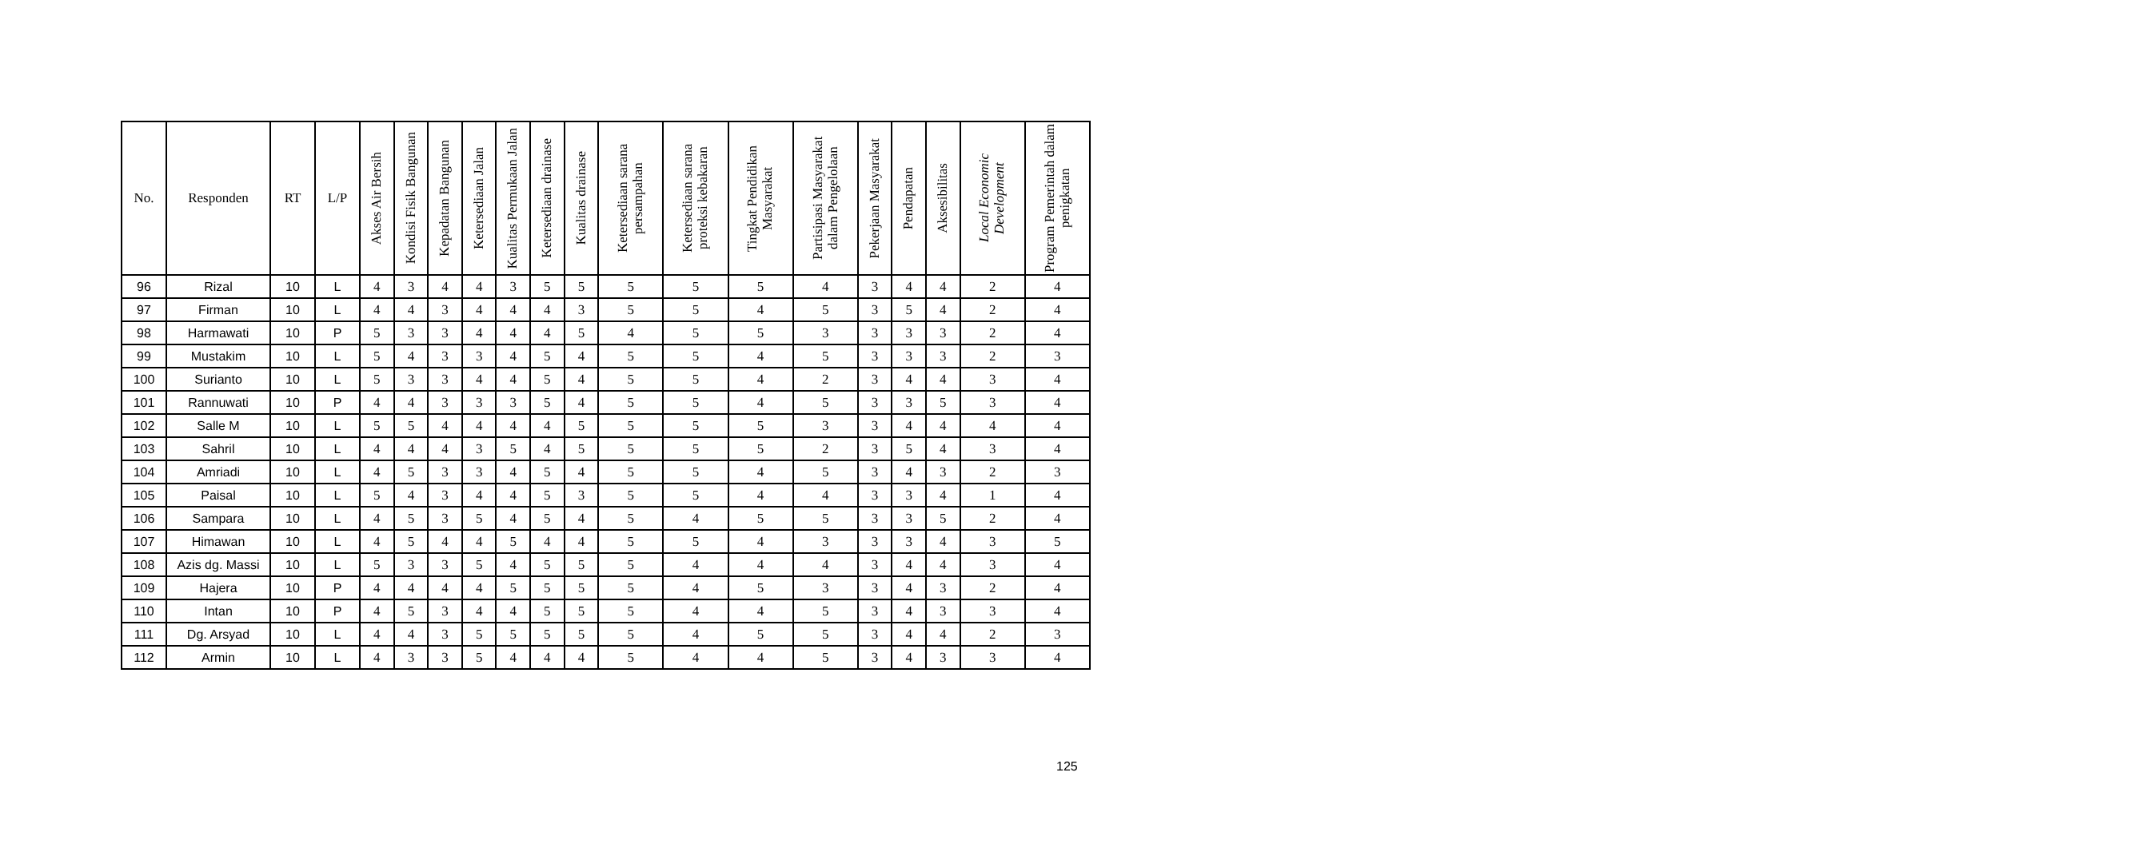| No. | Responden | RT | L/P | Akses Air Bersih | Kondisi Fisik Bangunan | Kepadatan Bangunan | Ketersediaan Jalan | Kualitas Permukaan Jalan | Ketersediaan drainase | Kualitas drainase | Ketersediaan sarana persampahan | Ketersediaan sarana proteksi kebakaran | Tingkat Pendidikan Masyarakat | Partisipasi Masyarakat dalam Pengelolaan | Pekerjaan Masyarakat | Pendapatan | Aksesibilitas | Local Economic Development | Program Pemerintah dalam penigkatan |
| --- | --- | --- | --- | --- | --- | --- | --- | --- | --- | --- | --- | --- | --- | --- | --- | --- | --- | --- | --- |
| 96 | Rizal | 10 | L | 4 | 3 | 4 | 4 | 3 | 5 | 5 | 5 | 5 | 5 | 4 | 3 | 4 | 4 | 2 | 4 |
| 97 | Firman | 10 | L | 4 | 4 | 3 | 4 | 4 | 4 | 3 | 5 | 5 | 4 | 5 | 3 | 5 | 4 | 2 | 4 |
| 98 | Harmawati | 10 | P | 5 | 3 | 3 | 4 | 4 | 4 | 5 | 4 | 5 | 5 | 3 | 3 | 3 | 3 | 2 | 4 |
| 99 | Mustakim | 10 | L | 5 | 4 | 3 | 3 | 4 | 5 | 4 | 5 | 5 | 4 | 5 | 3 | 3 | 3 | 2 | 3 |
| 100 | Surianto | 10 | L | 5 | 3 | 3 | 4 | 4 | 5 | 4 | 5 | 5 | 4 | 2 | 3 | 4 | 4 | 3 | 4 |
| 101 | Rannuwati | 10 | P | 4 | 4 | 3 | 3 | 3 | 5 | 4 | 5 | 5 | 4 | 5 | 3 | 3 | 5 | 3 | 4 |
| 102 | Salle M | 10 | L | 5 | 5 | 4 | 4 | 4 | 4 | 5 | 5 | 5 | 5 | 3 | 3 | 4 | 4 | 4 | 4 |
| 103 | Sahril | 10 | L | 4 | 4 | 4 | 3 | 5 | 4 | 5 | 5 | 5 | 5 | 2 | 3 | 5 | 4 | 3 | 4 |
| 104 | Amriadi | 10 | L | 4 | 5 | 3 | 3 | 4 | 5 | 4 | 5 | 5 | 4 | 5 | 3 | 4 | 3 | 2 | 3 |
| 105 | Paisal | 10 | L | 5 | 4 | 3 | 4 | 4 | 5 | 3 | 5 | 5 | 4 | 4 | 3 | 3 | 4 | 1 | 4 |
| 106 | Sampara | 10 | L | 4 | 5 | 3 | 5 | 4 | 5 | 4 | 5 | 4 | 5 | 5 | 3 | 3 | 5 | 2 | 4 |
| 107 | Himawan | 10 | L | 4 | 5 | 4 | 4 | 5 | 4 | 4 | 5 | 5 | 4 | 3 | 3 | 3 | 4 | 3 | 5 |
| 108 | Azis dg. Massi | 10 | L | 5 | 3 | 3 | 5 | 4 | 5 | 5 | 5 | 4 | 4 | 4 | 3 | 4 | 4 | 3 | 4 |
| 109 | Hajera | 10 | P | 4 | 4 | 4 | 4 | 5 | 5 | 5 | 5 | 4 | 5 | 3 | 3 | 4 | 3 | 2 | 4 |
| 110 | Intan | 10 | P | 4 | 5 | 3 | 4 | 4 | 5 | 5 | 5 | 4 | 4 | 5 | 3 | 4 | 3 | 3 | 4 |
| 111 | Dg. Arsyad | 10 | L | 4 | 4 | 3 | 5 | 5 | 5 | 5 | 5 | 4 | 5 | 5 | 3 | 4 | 4 | 2 | 3 |
| 112 | Armin | 10 | L | 4 | 3 | 3 | 5 | 4 | 4 | 4 | 5 | 4 | 4 | 5 | 3 | 4 | 3 | 3 | 4 |
125